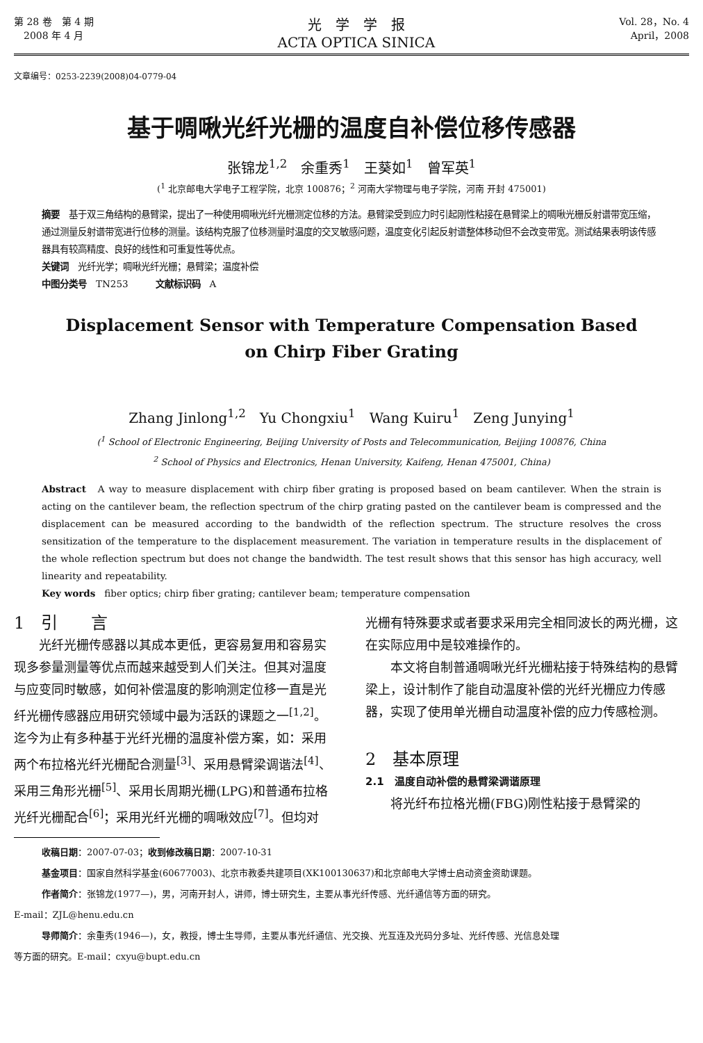第 28 卷　第 4 期
　2008 年 4 月
光　学　学　报
ACTA OPTICA SINICA
Vol. 28，No. 4
April，2008
文章编号：0253-2239(2008)04-0779-04
基于啁啾光纤光栅的温度自补偿位移传感器
张锦龙<sup>1,2</sup>　余重秀<sup>1</sup>　王葵如<sup>1</sup>　曾军英<sup>1</sup>
(<sup>1</sup> 北京邮电大学电子工程学院，北京 100876；<sup>2</sup> 河南大学物理与电子学院，河南 开封 475001)
摘要　基于双三角结构的悬臂梁，提出了一种使用啁啾光纤光栅测定位移的方法。悬臂梁受到应力时引起刚性粘接在悬臂梁上的啁啾光栅反射谱带宽压缩，通过测量反射谱带宽进行位移的测量。该结构克服了位移测量时温度的交叉敏感问题，温度变化引起反射谱整体移动但不会改变带宽。测试结果表明该传感器具有较高精度、良好的线性和可重复性等优点。
关键词　光纤光学；啁啾光纤光栅；悬臂梁；温度补偿
中图分类号　TN253　　　文献标识码　A
Displacement Sensor with Temperature Compensation Based on Chirp Fiber Grating
Zhang Jinlong<sup>1,2</sup>　Yu Chongxiu<sup>1</sup>　Wang Kuiru<sup>1</sup>　Zeng Junying<sup>1</sup>
(<sup>1</sup> School of Electronic Engineering, Beijing University of Posts and Telecommunication, Beijing 100876, China
<sup>2</sup> School of Physics and Electronics, Henan University, Kaifeng, Henan 475001, China)
Abstract　A way to measure displacement with chirp fiber grating is proposed based on beam cantilever. When the strain is acting on the cantilever beam, the reflection spectrum of the chirp grating pasted on the cantilever beam is compressed and the displacement can be measured according to the bandwidth of the reflection spectrum. The structure resolves the cross sensitization of the temperature to the displacement measurement. The variation in temperature results in the displacement of the whole reflection spectrum but does not change the bandwidth. The test result shows that this sensor has high accuracy, well linearity and repeatability.
Key words　fiber optics; chirp fiber grating; cantilever beam; temperature compensation
1　引　　言
光纤光栅传感器以其成本更低，更容易复用和容易实现多参量测量等优点而越来越受到人们关注。但其对温度与应变同时敏感，如何补偿温度的影响测定位移一直是光纤光栅传感器应用研究领域中最为活跃的课题之一<sup>[1,2]</sup>。迄今为止有多种基于光纤光栅的温度补偿方案，如：采用两个布拉格光纤光栅配合测量<sup>[3]</sup>、采用悬臂梁调谐法<sup>[4]</sup>、采用三角形光栅<sup>[5]</sup>、采用长周期光栅(LPG)和普通布拉格光纤光栅配合<sup>[6]</sup>；采用光纤光栅的啁啾效应<sup>[7]</sup>。但均对
光栅有特殊要求或者要求采用完全相同波长的两光栅，这在实际应用中是较难操作的。
本文将自制普通啁啾光纤光栅粘接于特殊结构的悬臂梁上，设计制作了能自动温度补偿的光纤光栅应力传感器，实现了使用单光栅自动温度补偿的应力传感检测。
2　基本原理
2.1　温度自动补偿的悬臂梁调谐原理
将光纤布拉格光栅(FBG)刚性粘接于悬臂梁的
收稿日期：2007-07-03；收到修改稿日期：2007-10-31
基金项目：国家自然科学基金(60677003)、北京市教委共建项目(XK100130637)和北京邮电大学博士启动资金资助课题。
作者简介：张锦龙(1977—)，男，河南开封人，讲师，博士研究生，主要从事光纤传感、光纤通信等方面的研究。
E-mail：ZJL@henu.edu.cn
导师简介：余重秀(1946—)，女，教授，博士生导师，主要从事光纤通信、光交换、光互连及光码分多址、光纤传感、光信息处理
等方面的研究。E-mail：cxyu@bupt.edu.cn